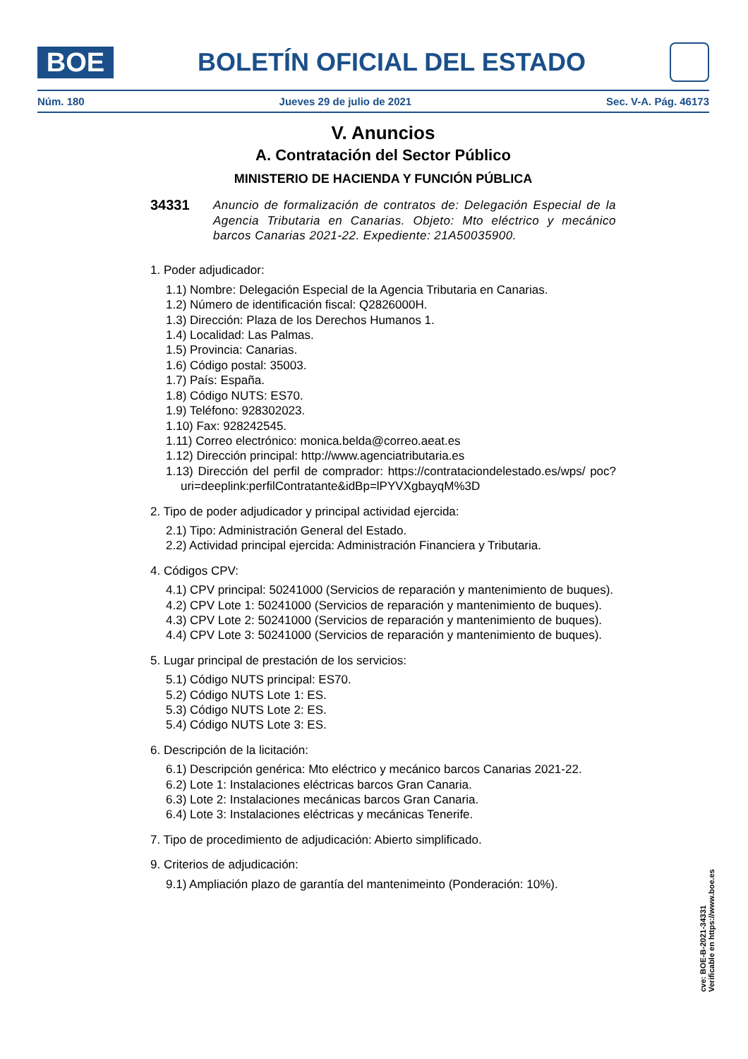BOE
BOLETÍN OFICIAL DEL ESTADO
Núm. 180 Jueves 29 de julio de 2021 Sec. V-A. Pág. 46173
V. Anuncios
A. Contratación del Sector Público
MINISTERIO DE HACIENDA Y FUNCIÓN PÚBLICA
34331
Anuncio de formalización de contratos de: Delegación Especial de la Agencia Tributaria en Canarias. Objeto: Mto eléctrico y mecánico barcos Canarias 2021-22. Expediente: 21A50035900.
1. Poder adjudicador:
1.1) Nombre: Delegación Especial de la Agencia Tributaria en Canarias.
1.2) Número de identificación fiscal: Q2826000H.
1.3) Dirección: Plaza de los Derechos Humanos 1.
1.4) Localidad: Las Palmas.
1.5) Provincia: Canarias.
1.6) Código postal: 35003.
1.7) País: España.
1.8) Código NUTS: ES70.
1.9) Teléfono: 928302023.
1.10) Fax: 928242545.
1.11) Correo electrónico: monica.belda@correo.aeat.es
1.12) Dirección principal: http://www.agenciatributaria.es
1.13) Dirección del perfil de comprador: https://contrataciondelestado.es/wps/ poc?uri=deeplink:perfilContratante&idBp=lPYVXgbayqM%3D
2. Tipo de poder adjudicador y principal actividad ejercida:
2.1) Tipo: Administración General del Estado.
2.2) Actividad principal ejercida: Administración Financiera y Tributaria.
4. Códigos CPV:
4.1) CPV principal: 50241000 (Servicios de reparación y mantenimiento de buques).
4.2) CPV Lote 1: 50241000 (Servicios de reparación y mantenimiento de buques).
4.3) CPV Lote 2: 50241000 (Servicios de reparación y mantenimiento de buques).
4.4) CPV Lote 3: 50241000 (Servicios de reparación y mantenimiento de buques).
5. Lugar principal de prestación de los servicios:
5.1) Código NUTS principal: ES70.
5.2) Código NUTS Lote 1: ES.
5.3) Código NUTS Lote 2: ES.
5.4) Código NUTS Lote 3: ES.
6. Descripción de la licitación:
6.1) Descripción genérica: Mto eléctrico y mecánico barcos Canarias 2021-22.
6.2) Lote 1: Instalaciones eléctricas barcos Gran Canaria.
6.3) Lote 2: Instalaciones mecánicas barcos Gran Canaria.
6.4) Lote 3: Instalaciones eléctricas y mecánicas Tenerife.
7. Tipo de procedimiento de adjudicación: Abierto simplificado.
9. Criterios de adjudicación:
9.1) Ampliación plazo de garantía del mantenimeinto (Ponderación: 10%).
cve: BOE-B-2021-34331
Verificable en https://www.boe.es